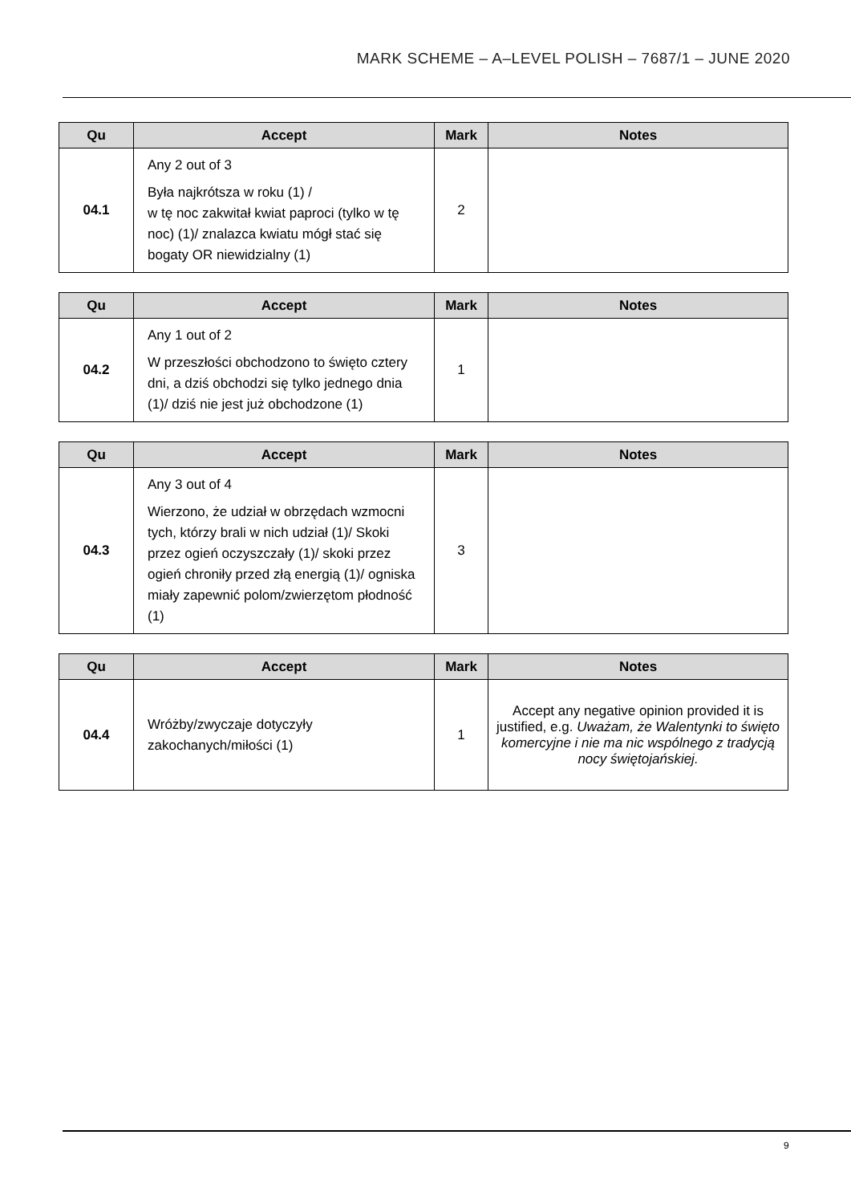MARK SCHEME – A–LEVEL POLISH – 7687/1 – JUNE 2020
| Qu | Accept | Mark | Notes |
| --- | --- | --- | --- |
| 04.1 | Any 2 out of 3 Była najkrótsza w roku (1) / w tę noc zakwitał kwiat paproci (tylko w tę noc) (1)/ znalazca kwiatu mógł stać się bogaty OR niewidzialny (1) | 2 | |
| Qu | Accept | Mark | Notes |
| --- | --- | --- | --- |
| 04.2 | Any 1 out of 2 W przeszłości obchodzono to święto cztery dni, a dziś obchodzi się tylko jednego dnia (1)/ dziś nie jest już obchodzone (1) | 1 | |
| Qu | Accept | Mark | Notes |
| --- | --- | --- | --- |
| 04.3 | Any 3 out of 4 Wierzono, że udział w obrzędach wzmocni tych, którzy brali w nich udział (1)/ Skoki przez ogień oczyszczały (1)/ skoki przez ogień chroniły przed złą energią (1)/ ogniska miały zapewnić polom/zwierzętom płodność (1) | 3 | |
| Qu | Accept | Mark | Notes |
| --- | --- | --- | --- |
| 04.4 | Wróżby/zwyczaje dotyczyły zakochanych/miłości (1) | 1 | Accept any negative opinion provided it is justified, e.g. Uważam, że Walentynki to święto komercyjne i nie ma nic wspólnego z tradycją nocy świętojańskiej. |
9